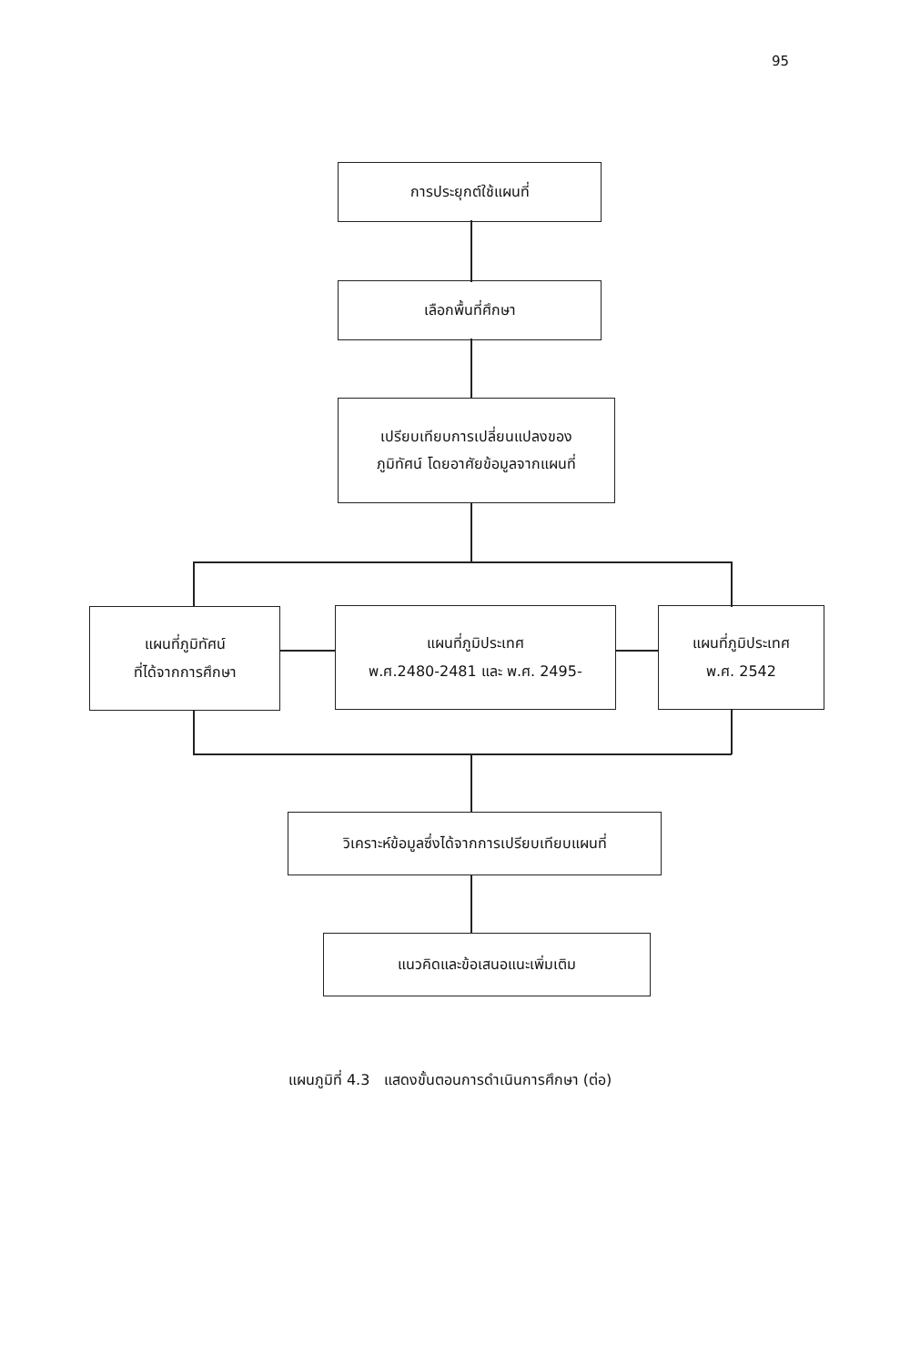95
การประยุกต์ใช้แผนที่
เลือกพื้นที่ศึกษา
เปรียบเทียบการเปลี่ยนแปลงของ
ภูมิทัศน์ โดยอาศัยข้อมูลจากแผนที่
แผนที่ภูมิทัศน์
ที่ได้จากการศึกษา
แผนที่ภูมิประเทศ
พ.ศ.2480-2481 และ พ.ศ. 2495-
แผนที่ภูมิประเทศ
พ.ศ. 2542
วิเคราะห์ข้อมูลซึ่งได้จากการเปรียบเทียบแผนที่
แนวคิดและข้อเสนอแนะเพิ่มเติม
แผนภูมิที่ 4.3 แสดงขั้นตอนการดำเนินการศึกษา (ต่อ)